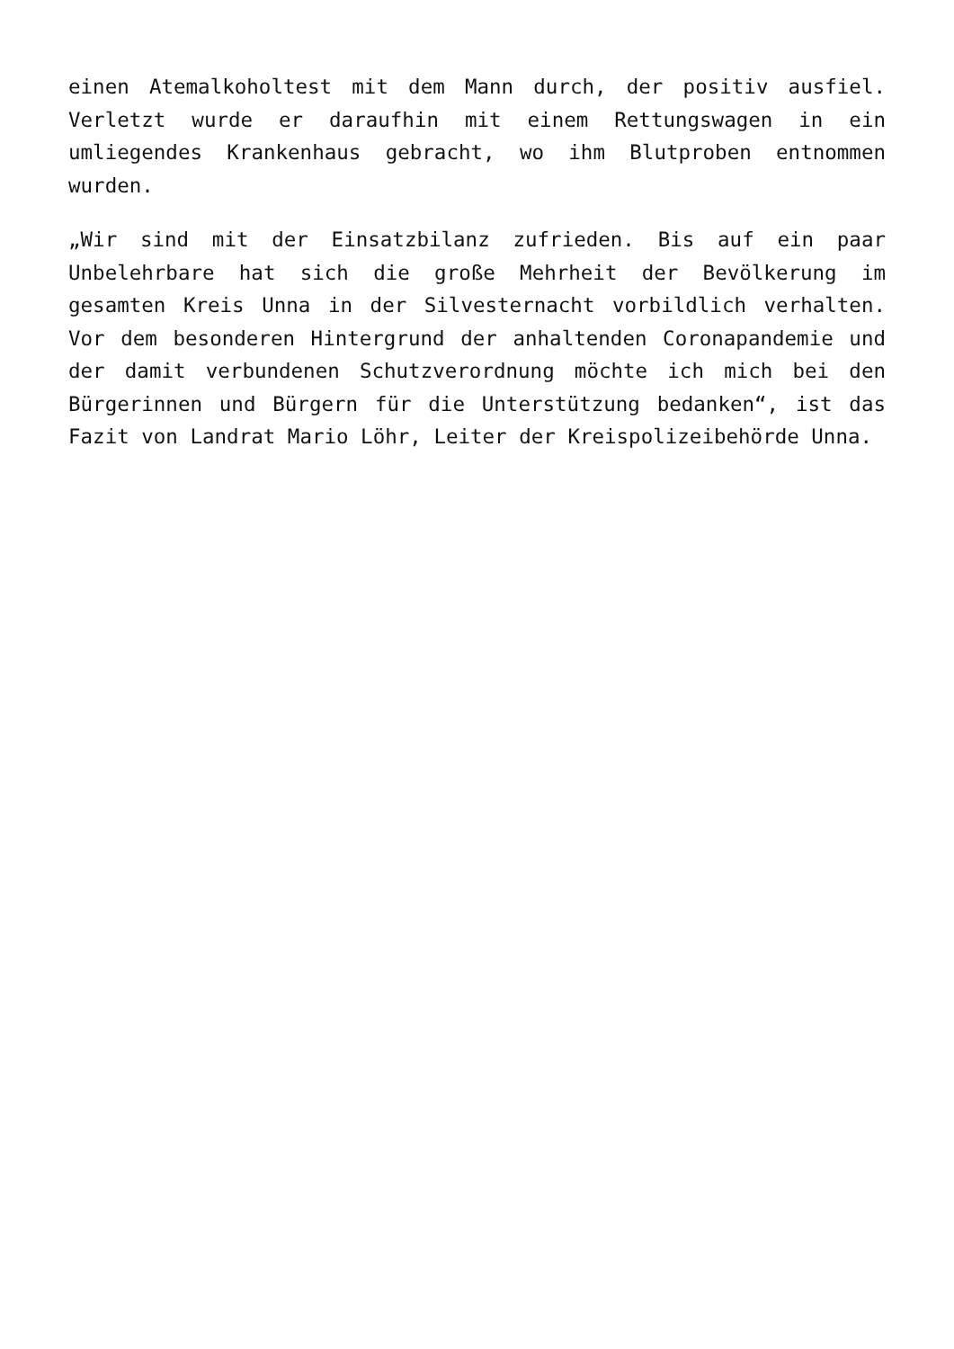einen Atemalkoholtest mit dem Mann durch, der positiv ausfiel. Verletzt wurde er daraufhin mit einem Rettungswagen in ein umliegendes Krankenhaus gebracht, wo ihm Blutproben entnommen wurden.
„Wir sind mit der Einsatzbilanz zufrieden. Bis auf ein paar Unbelehrbare hat sich die große Mehrheit der Bevölkerung im gesamten Kreis Unna in der Silvesternacht vorbildlich verhalten. Vor dem besonderen Hintergrund der anhaltenden Coronapandemie und der damit verbundenen Schutzverordnung möchte ich mich bei den Bürgerinnen und Bürgern für die Unterstützung bedanken“, ist das Fazit von Landrat Mario Löhr, Leiter der Kreispolizeibehörde Unna.